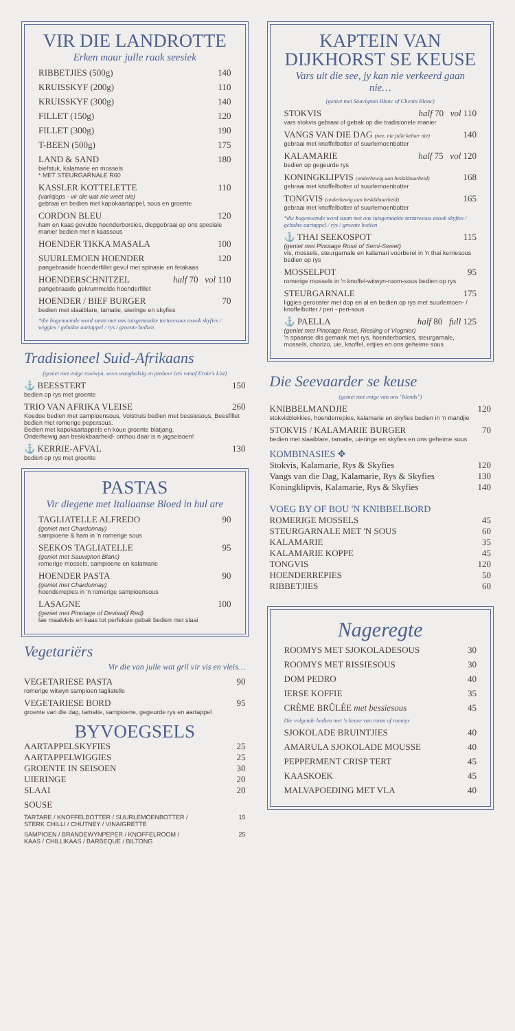VIR DIE LANDROTTE
Erken maar julle raak seesiek
RIBBETJIES (500g) 140
KRUISSKYF (200g) 110
KRUISSKYF (300g) 140
FILLET (150g) 120
FILLET (300g) 190
T-BEEN (500g) 175
LAND & SAND 180
biefstuk, kalamarie en mossels
* MET STEURGARNALE R60
KASSLER KOTTELETTE 110
(varktjops - vir die wat nie weet nie)
gebraai en bedien met kapokaartappel, sous en groente
CORDON BLEU 120
ham en kaas gevulde hoenderborsies, diepgebraai op ons spesiale manier bedien met n kaassous
HOENDER TIKKA MASALA 100
SUURLEMOEN HOENDER 120
pangebraaide hoenderfillet gevul met spinasie en fetakaas
HOENDERSCHNITZEL half 70 vol 110
pangebraaide gekrummelde hoenderfillet
HOENDER / BIEF BURGER 70
bedien met slaaiblare, tamatie, uieringe en skyfies
*die bogenoemde word saam met ons tuisgemaakte tartaresous asook skyfies / wiggies / gebakte aartappel / rys / groente bedien
Tradisioneel Suid-Afrikaans
(geniet met enige rooiwyn, wees waaghalsig en probeer iets vanaf Ernie's List)
⚓ BEESSTERT 150
bedien op rys met groente
TRIO VAN AFRIKA VLEISE 260
Koedoe bedien met sampioensous, Volstruis bedien met bessiesous, Beesfillet bedien met romerige pepersous.
Bedien met kapokaartappels en koue groente blatjang.
Onderhewig aan beskikbaarheid- onthou daar is n jagseisoen!
⚓ KERRIE-AFVAL 130
bedien op rys met groente
PASTAS
Vir diegene met Italiaanse Bloed in hul are
TAGLIATELLE ALFREDO 90
(geniet met Chardonnay)
sampioene & ham in 'n romerige sous
SEEKOS TAGLIATELLE 95
(geniet met Sauvignon Blanc)
romerige mossels, sampioene en kalamarie
HOENDER PASTA 90
(geniet met Chardonnay)
hoenderrepies in 'n romerige sampioensous
LASAGNE 100
(geniet met Pinotage of Deviswijf Red)
lae maalvleis en kaas tot perfeksie gebak bedien met slaai
Vegetariërs
Vir die van julle wat gril vir vis en vleis…
VEGETARIESE PASTA 90
romerige witwyn sampioen tagliatelle
VEGETARIESE BORD 95
groente van die dag, tamatie, sampioene, gegeurde rys en aartappel
BYVOEGSELS
AARTAPPELSKYFIES 25
AARTAPPELWIGGIES 25
GROENTE IN SEISOEN 30
UIERINGE 20
SLAAI 20
SOUSE
TARTARE / KNOFFELBOTTER / SUURLEMOENBOTTER /
STERK CHILLI / CHUTNEY / VINAIGRETTE 15
SAMPIOEN / BRANDEWYNPEPER / KNOFFELROOM /
KAAS / CHILLIKAAS / BARBEQUE / BILTONG 25
KAPTEIN VAN DIJKHORST SE KEUSE
Vars uit die see, jy kan nie verkeerd gaan nie…
(geniet met Sauvignon Blanc of Chenin Blanc)
STOKVIS half 70 vol 110
vars stokvis gebraai of gebak op die tradisionele manier
VANGS VAN DIE DAG (nee, nie julle kelner nie) 140
gebraai met knoffelbotter of suurlemoenbotter
KALAMARIE half 75 vol 120
bedien op gegeurde rys
KONINGKLIPVIS (onderhewig aan beskikbaarheid) 168
gebraai met knoffelbotter of suurlemoenbotter
TONGVIS (onderhewig aan beskikbaarheid) 165
gebraai met knoffelbotter of suurlemoenbotter
*die bogenoemde word saam met ons tuisgemaakte tartaresous asook skyfies / gebakte aartappel / rys / groente bedien
⚓ THAI SEEKOSPOT 115
(geniet met Pinotage Rosé of Semi-Sweet)
vis, mossels, steurgarnale en kalamari voorberei in 'n thai kerriesous bedien op rys
MOSSELPOT 95
romerige mossels in 'n knoffel-witwyn-room-sous bedien op rys
STEURGARNALE 175
liggies gerooster met dop en al en bedien op rys met suurlemoen- / knoffelbotter / peri - peri-sous
⚓ PAELLA half 80 full 125
(geniet met Pinotage Rosé, Riesling of Viognier)
'n spaanse dis gemaak met rys, hoenderborsies, steurgarnale, mossels, chorizo, uie, knoffel, ertjies en ons geheime sous
Die Seevaarder se keuse
(geniet met enige van ons "blends")
KNIBBELMANDJIE 120
stokvisblokkies, hoenderrepies, kalamarie en skyfies bedien in 'n mandjie
STOKVIS / KALAMARIE BURGER 70
bedien met slaaiblare, tamatie, uieringe en skyfies en ons geheime sous
KOMBINASIES ✥
Stokvis, Kalamarie, Rys & Skyfies 120
Vangs van die Dag, Kalamarie, Rys & Skyfies 130
Koningklipvis, Kalamarie, Rys & Skyfies 140
VOEG BY OF BOU 'N KNIBBELBORD
ROMERIGE MOSSELS 45
STEURGARNALE MET 'N SOUS 60
KALAMARIE 35
KALAMARIE KOPPE 45
TONGVIS 120
HOENDERREPIES 50
RIBBETJIES 60
Nageregte
ROOMYS MET SJOKOLADESOUS 30
ROOMYS MET RISSIESOUS 30
DOM PEDRO 40
IERSE KOFFIE 35
CRÈME BRÛLÉE met bessiesous 45
Die volgende bedien met 'n keuse van room of roomys
SJOKOLADE BRUINTJIES 40
AMARULA SJOKOLADE MOUSSE 40
PEPPERMENT CRISP TERT 45
KAASKOEK 45
MALVAPOEDING MET VLA 40